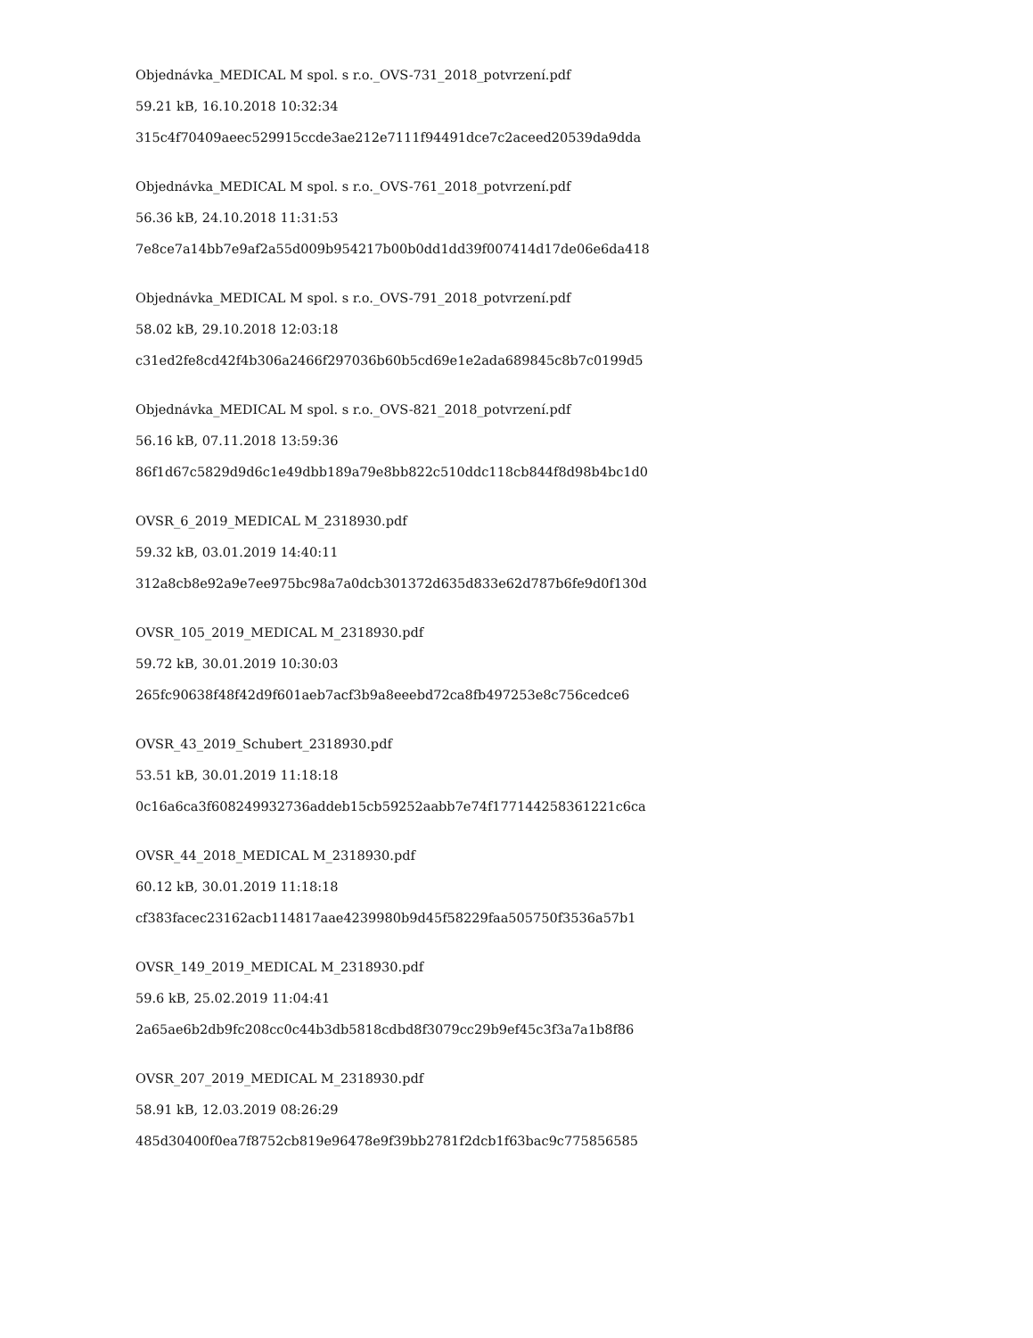Objednávka_MEDICAL M spol. s r.o._OVS-731_2018_potvrzení.pdf
59.21 kB, 16.10.2018 10:32:34
315c4f70409aeec529915ccde3ae212e7111f94491dce7c2aceed20539da9dda
Objednávka_MEDICAL M spol. s r.o._OVS-761_2018_potvrzení.pdf
56.36 kB, 24.10.2018 11:31:53
7e8ce7a14bb7e9af2a55d009b954217b00b0dd1dd39f007414d17de06e6da418
Objednávka_MEDICAL M spol. s r.o._OVS-791_2018_potvrzení.pdf
58.02 kB, 29.10.2018 12:03:18
c31ed2fe8cd42f4b306a2466f297036b60b5cd69e1e2ada689845c8b7c0199d5
Objednávka_MEDICAL M spol. s r.o._OVS-821_2018_potvrzení.pdf
56.16 kB, 07.11.2018 13:59:36
86f1d67c5829d9d6c1e49dbb189a79e8bb822c510ddc118cb844f8d98b4bc1d0
OVSR_6_2019_MEDICAL M_2318930.pdf
59.32 kB, 03.01.2019 14:40:11
312a8cb8e92a9e7ee975bc98a7a0dcb301372d635d833e62d787b6fe9d0f130d
OVSR_105_2019_MEDICAL M_2318930.pdf
59.72 kB, 30.01.2019 10:30:03
265fc90638f48f42d9f601aeb7acf3b9a8eeebd72ca8fb497253e8c756cedce6
OVSR_43_2019_Schubert_2318930.pdf
53.51 kB, 30.01.2019 11:18:18
0c16a6ca3f608249932736addeb15cb59252aabb7e74f177144258361221c6ca
OVSR_44_2018_MEDICAL M_2318930.pdf
60.12 kB, 30.01.2019 11:18:18
cf383facec23162acb114817aae4239980b9d45f58229faa505750f3536a57b1
OVSR_149_2019_MEDICAL M_2318930.pdf
59.6 kB, 25.02.2019 11:04:41
2a65ae6b2db9fc208cc0c44b3db5818cdbd8f3079cc29b9ef45c3f3a7a1b8f86
OVSR_207_2019_MEDICAL M_2318930.pdf
58.91 kB, 12.03.2019 08:26:29
485d30400f0ea7f8752cb819e96478e9f39bb2781f2dcb1f63bac9c775856585